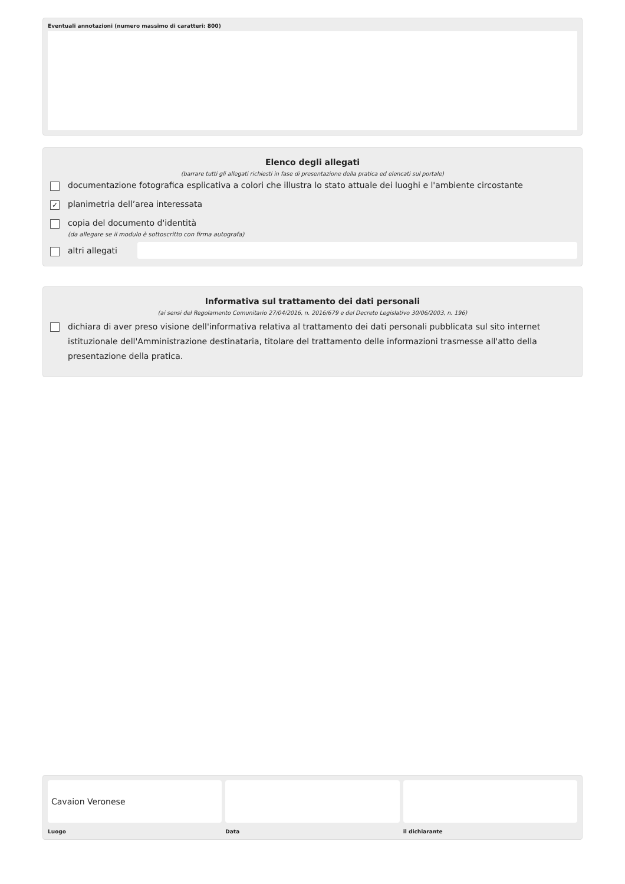Eventuali annotazioni (numero massimo di caratteri: 800)
Elenco degli allegati
(barrare tutti gli allegati richiesti in fase di presentazione della pratica ed elencati sul portale)
documentazione fotografica esplicativa a colori che illustra lo stato attuale dei luoghi e l'ambiente circostante
✓ planimetria dell’area interessata
copia del documento d'identità
(da allegare se il modulo è sottoscritto con firma autografa)
altri allegati
Informativa sul trattamento dei dati personali
(ai sensi del Regolamento Comunitario 27/04/2016, n. 2016/679 e del Decreto Legislativo 30/06/2003, n. 196)
dichiara di aver preso visione dell'informativa relativa al trattamento dei dati personali pubblicata sul sito internet istituzionale dell'Amministrazione destinataria, titolare del trattamento delle informazioni trasmesse all'atto della presentazione della pratica.
Cavaion Veronese
Luogo
Data il dichiarante